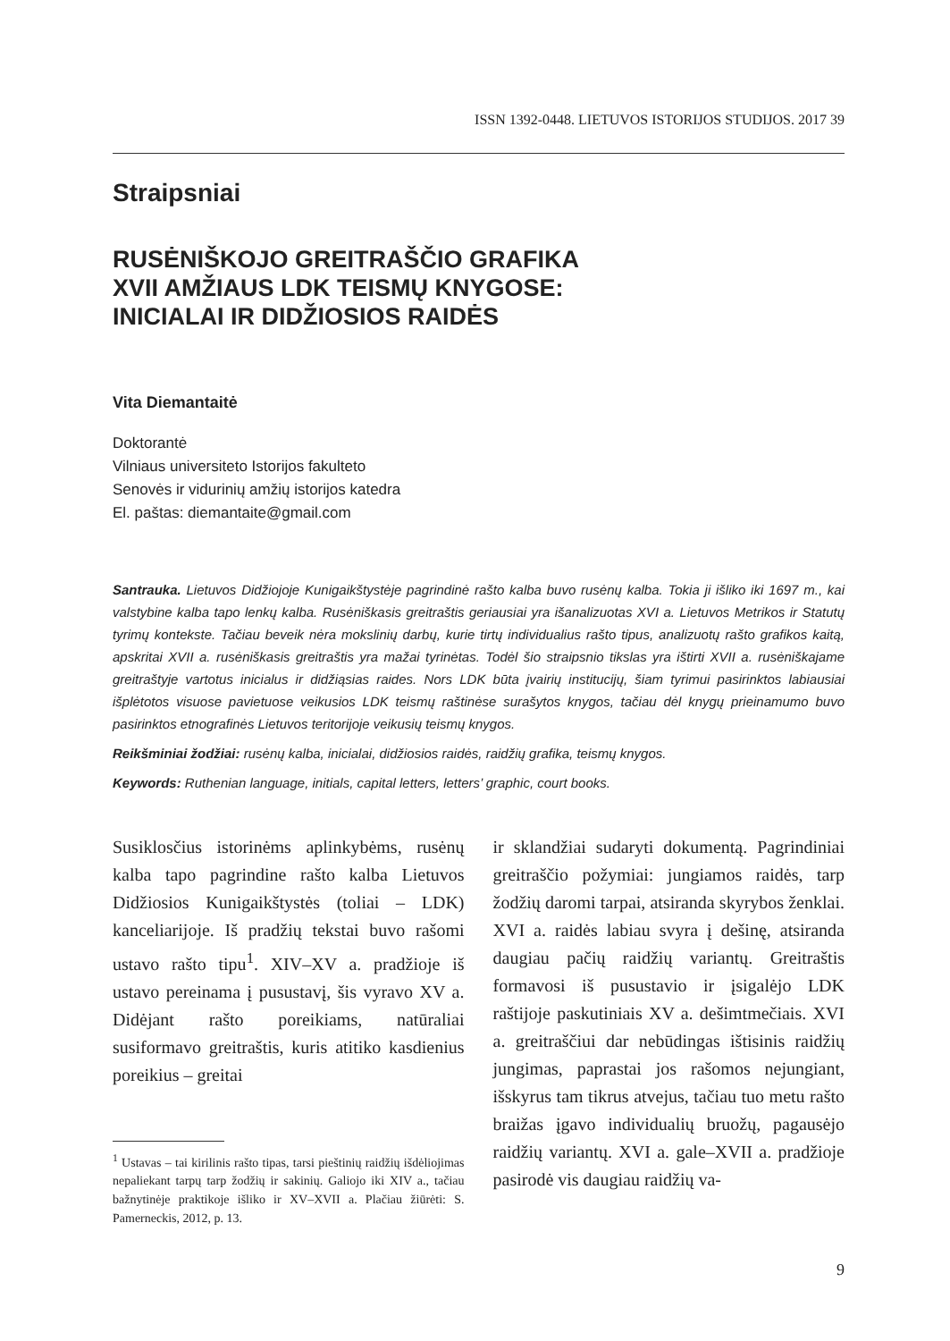ISSN 1392-0448. LIETUVOS ISTORIJOS STUDIJOS. 2017 39
Straipsniai
RUSĖNIŠKOJO GREITRAŠČIO GRAFIKA
XVII AMŽIAUS LDK TEISMŲ KNYGOSE:
INICIALAI IR DIDŽIOSIOS RAIDĖS
Vita Diemantaitė
Doktorantė
Vilniaus universiteto Istorijos fakulteto
Senovės ir vidurinių amžių istorijos katedra
El. paštas: diemantaite@gmail.com
Santrauka. Lietuvos Didžiojoje Kunigaikštystėje pagrindinė rašto kalba buvo rusėnų kalba. Tokia ji išliko iki 1697 m., kai valstybine kalba tapo lenkų kalba. Rusėniškasis greitraštis geriausiai yra išanalizuotas XVI a. Lietuvos Metrikos ir Statutų tyrimų kontekste. Tačiau beveik nėra mokslinių darbų, kurie tirtų individualius rašto tipus, analizuotų rašto grafikos kaitą, apskritai XVII a. rusėniškasis greitraštis yra mažai tyrinėtas. Todėl šio straipsnio tikslas yra ištirti XVII a. rusėniškajame greitraštyje vartotus inicialus ir didžiąsias raides. Nors LDK būta įvairių institucijų, šiam tyrimui pasirinktos labiausiai išplėtotos visuose pavietuose veikusios LDK teismų raštinėse surašytos knygos, tačiau dėl knygų prieinamumo buvo pasirinktos etnografinės Lietuvos teritorijoje veikusių teismų knygos.
Reikšminiai žodžiai: rusėnų kalba, inicialai, didžiosios raidės, raidžių grafika, teismų knygos.
Keywords: Ruthenian language, initials, capital letters, letters’ graphic, court books.
Susiklosčius istorinėms aplinkybėms, rusėnų kalba tapo pagrindine rašto kalba Lietuvos Didžiosios Kunigaikštystės (toliai – LDK) kanceliarijoje. Iš pradžių tekstai buvo rašomi ustavo rašto tipu<sup>1</sup>. XIV–XV a. pradžioje iš ustavo pereinama į pusustavį, šis vyravo XV a. Didėjant rašto poreikiams, natūraliai susiformavo greitraštis, kuris atitiko kasdienius poreikius – greitai
<sup>1</sup> Ustavas – tai kirilinis rašto tipas, tarsi pieštinių raidžių išdėliojimas nepaliekant tarpų tarp žodžių ir sakinių. Galiojo iki XIV a., tačiau bažnytinėje praktikoje išliko ir XV–XVII a. Plačiau žiūrėti: S. Pamerneckis, 2012, p. 13.
ir sklandžiai sudaryti dokumentą. Pagrindiniai greitraščio požymiai: jungiamos raidės, tarp žodžių daromi tarpai, atsiranda skyrybos ženklai. XVI a. raidės labiau svyra į dešinę, atsiranda daugiau pačių raidžių variantų. Greitraštis formavosi iš pusustavio ir įsigalėjo LDK raštijoje paskutiniais XV a. dešimtmečiais. XVI a. greitraščiui dar nebūdingas ištisinis raidžių jungimas, paprastai jos rašomos nejungiant, išskyrus tam tikrus atvejus, tačiau tuo metu rašto braižas įgavo individualių bruožų, pagausėjo raidžių variantų. XVI a. gale–XVII a. pradžioje pasirodė vis daugiau raidžių va-
9